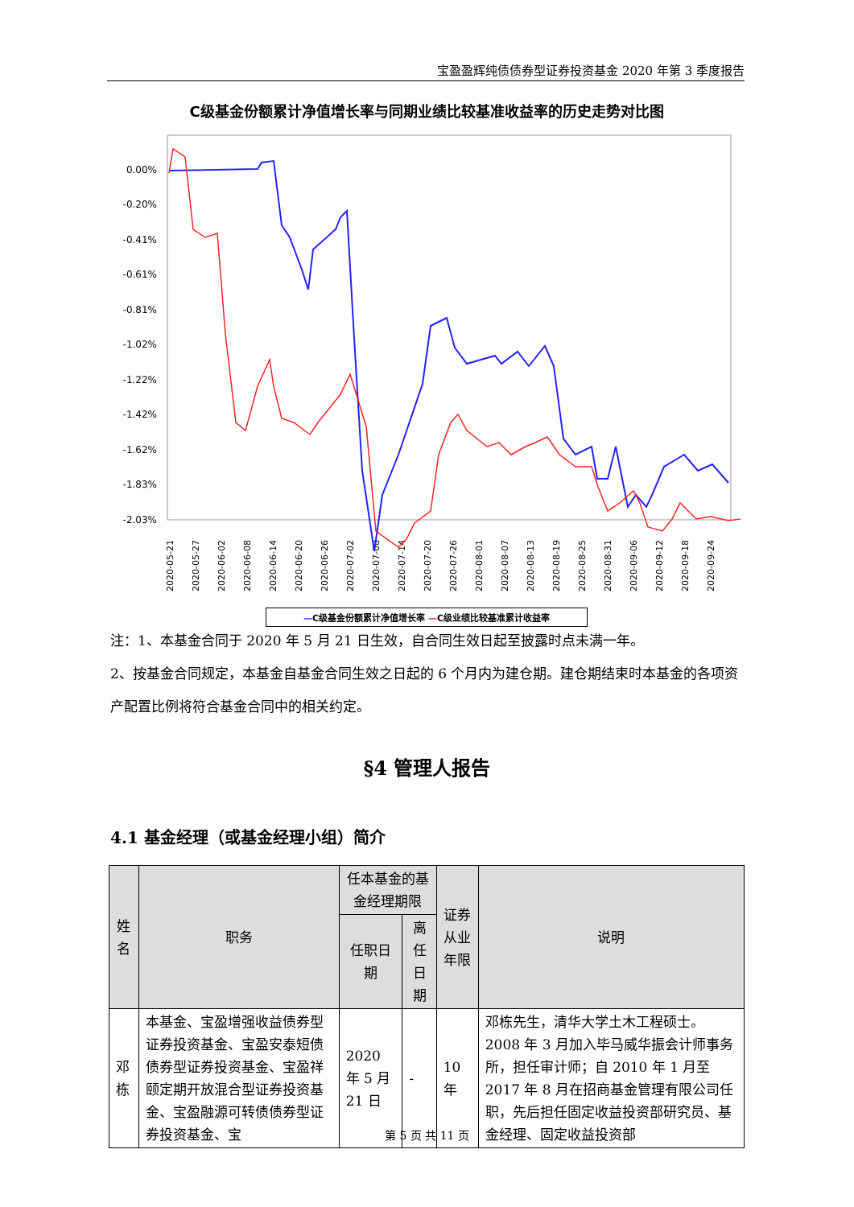宝盈盈辉纯债债券型证券投资基金 2020 年第 3 季度报告
C级基金份额累计净值增长率与同期业绩比较基准收益率的历史走势对比图
0.00%
-0.20%
-0.41%
-0.61%
-0.81%
-1.02%
-1.22%
-1.42%
-1.62%
-1.83%
-2.03%
2020-05-21
2020-05-27
2020-06-02
2020-06-08
2020-06-14
2020-06-20
2020-06-26
2020-07-02
2020-07-08
2020-07-14
2020-07-20
2020-07-26
2020-08-01
2020-08-07
2020-08-13
2020-08-19
2020-08-25
2020-08-31
2020-09-06
2020-09-12
2020-09-18
2020-09-24
—C级基金份额累计净值增长率 —C级业绩比较基准累计收益率
注：1、本基金合同于 2020 年 5 月 21 日生效，自合同生效日起至披露时点未满一年。
2、按基金合同规定，本基金自基金合同生效之日起的 6 个月内为建仓期。建仓期结束时本基金的各项资产配置比例将符合基金合同中的相关约定。
§4 管理人报告
4.1 基金经理（或基金经理小组）简介
| 姓名 | 职务 | 任本基金的基金经理期限 | | 证券从业年限 | 说明 |
| --- | --- | --- | --- | --- | --- |
| | | 任职日期 | 离任日期 | | |
| 邓栋 | 本基金、宝盈增强收益债券型证券投资基金、宝盈安泰短债债券型证券投资基金、宝盈祥颐定期开放混合型证券投资基金、宝盈融源可转债债券型证券投资基金、宝 | 2020 年 5 月 21 日 | - | 10 年 | 邓栋先生，清华大学土木工程硕士。2008 年 3 月加入毕马威华振会计师事务所，担任审计师；自 2010 年 1 月至 2017 年 8 月在招商基金管理有限公司任职，先后担任固定收益投资部研究员、基金经理、固定收益投资部 |
第 5 页 共 11 页